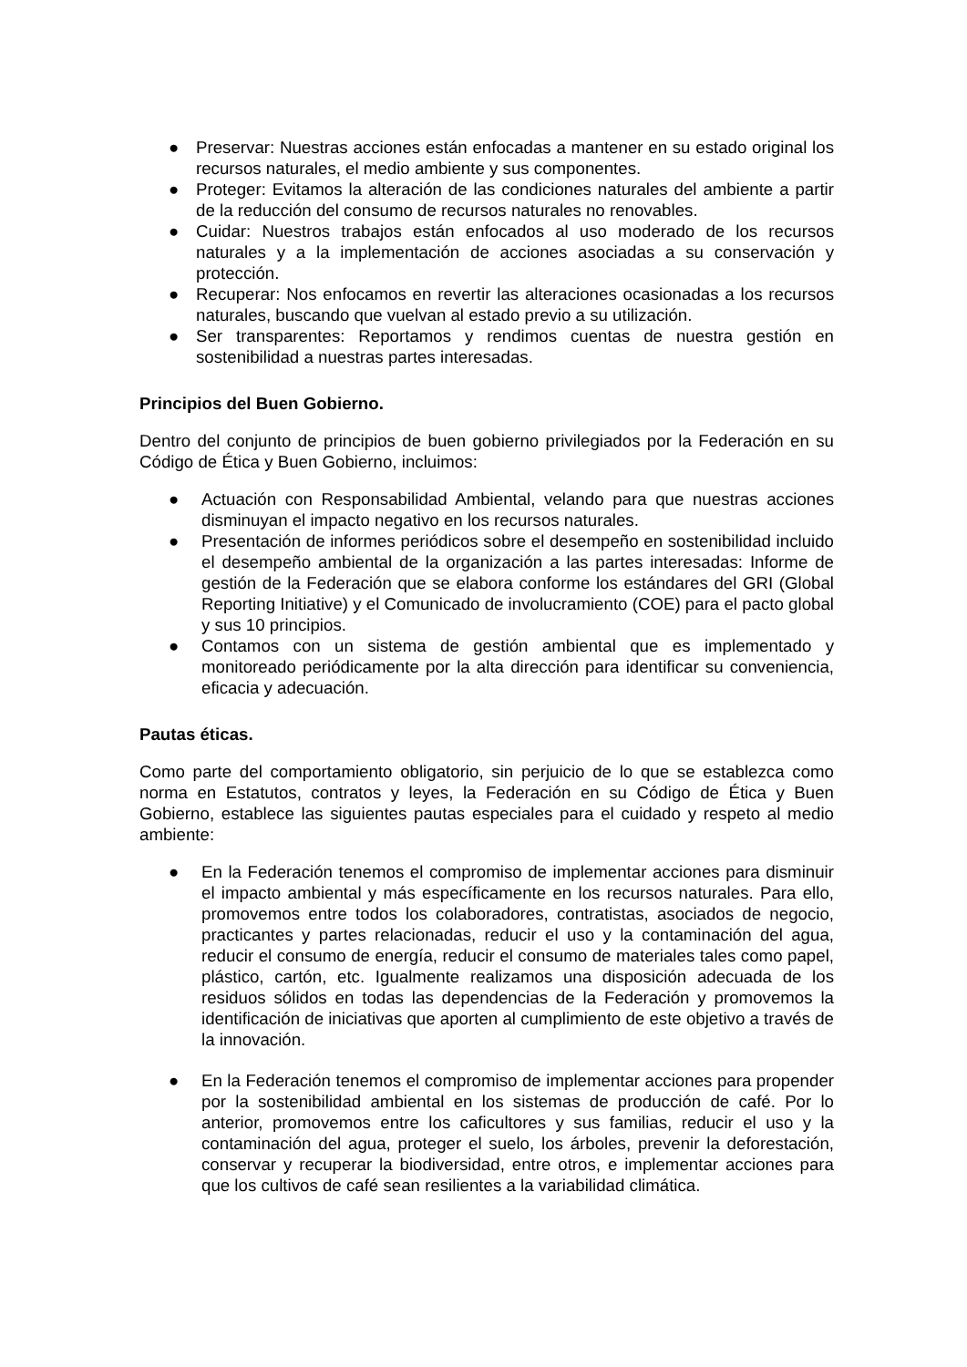● Preservar: Nuestras acciones están enfocadas a mantener en su estado original los recursos naturales, el medio ambiente y sus componentes.
● Proteger: Evitamos la alteración de las condiciones naturales del ambiente a partir de la reducción del consumo de recursos naturales no renovables.
● Cuidar: Nuestros trabajos están enfocados al uso moderado de los recursos naturales y a la implementación de acciones asociadas a su conservación y protección.
● Recuperar: Nos enfocamos en revertir las alteraciones ocasionadas a los recursos naturales, buscando que vuelvan al estado previo a su utilización.
● Ser transparentes: Reportamos y rendimos cuentas de nuestra gestión en sostenibilidad a nuestras partes interesadas.
Principios del Buen Gobierno.
Dentro del conjunto de principios de buen gobierno privilegiados por la Federación en su Código de Ética y Buen Gobierno, incluimos:
● Actuación con Responsabilidad Ambiental, velando para que nuestras acciones disminuyan el impacto negativo en los recursos naturales.
● Presentación de informes periódicos sobre el desempeño en sostenibilidad incluido el desempeño ambiental de la organización a las partes interesadas: Informe de gestión de la Federación que se elabora conforme los estándares del GRI (Global Reporting Initiative) y el Comunicado de involucramiento (COE) para el pacto global y sus 10 principios.
● Contamos con un sistema de gestión ambiental que es implementado y monitoreado periódicamente por la alta dirección para identificar su conveniencia, eficacia y adecuación.
Pautas éticas.
Como parte del comportamiento obligatorio, sin perjuicio de lo que se establezca como norma en Estatutos, contratos y leyes, la Federación en su Código de Ética y Buen Gobierno, establece las siguientes pautas especiales para el cuidado y respeto al medio ambiente:
● En la Federación tenemos el compromiso de implementar acciones para disminuir el impacto ambiental y más específicamente en los recursos naturales. Para ello, promovemos entre todos los colaboradores, contratistas, asociados de negocio, practicantes y partes relacionadas, reducir el uso y la contaminación del agua, reducir el consumo de energía, reducir el consumo de materiales tales como papel, plástico, cartón, etc. Igualmente realizamos una disposición adecuada de los residuos sólidos en todas las dependencias de la Federación y promovemos la identificación de iniciativas que aporten al cumplimiento de este objetivo a través de la innovación.
● En la Federación tenemos el compromiso de implementar acciones para propender por la sostenibilidad ambiental en los sistemas de producción de café. Por lo anterior, promovemos entre los caficultores y sus familias, reducir el uso y la contaminación del agua, proteger el suelo, los árboles, prevenir la deforestación, conservar y recuperar la biodiversidad, entre otros, e implementar acciones para que los cultivos de café sean resilientes a la variabilidad climática.